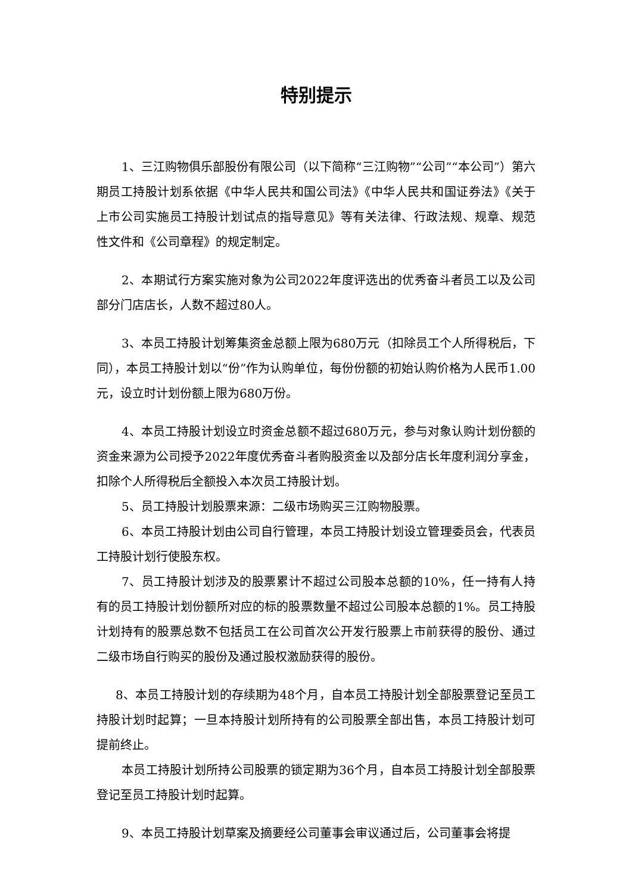特别提示
1、三江购物俱乐部股份有限公司（以下简称“三江购物”“公司”“本公司”）第六期员工持股计划系依据《中华人民共和国公司法》《中华人民共和国证券法》《关于上市公司实施员工持股计划试点的指导意见》等有关法律、行政法规、规章、规范性文件和《公司章程》的规定制定。
2、本期试行方案实施对象为公司2022年度评选出的优秀奋斗者员工以及公司部分门店店长，人数不超过80人。
3、本员工持股计划筹集资金总额上限为680万元（扣除员工个人所得税后，下同），本员工持股计划以“份”作为认购单位，每份份额的初始认购价格为人民币1.00元，设立时计划份额上限为680万份。
4、本员工持股计划设立时资金总额不超过680万元，参与对象认购计划份额的资金来源为公司授予2022年度优秀奋斗者购股资金以及部分店长年度利润分享金，扣除个人所得税后全额投入本次员工持股计划。
5、员工持股计划股票来源：二级市场购买三江购物股票。
6、本员工持股计划由公司自行管理，本员工持股计划设立管理委员会，代表员工持股计划行使股东权。
7、员工持股计划涉及的股票累计不超过公司股本总额的10%，任一持有人持有的员工持股计划份额所对应的标的股票数量不超过公司股本总额的1%。员工持股计划持有的股票总数不包括员工在公司首次公开发行股票上市前获得的股份、通过二级市场自行购买的股份及通过股权激励获得的股份。
8、本员工持股计划的存续期为48个月，自本员工持股计划全部股票登记至员工持股计划时起算；一旦本持股计划所持有的公司股票全部出售，本员工持股计划可提前终止。
本员工持股计划所持公司股票的锁定期为36个月，自本员工持股计划全部股票登记至员工持股计划时起算。
9、本员工持股计划草案及摘要经公司董事会审议通过后，公司董事会将提